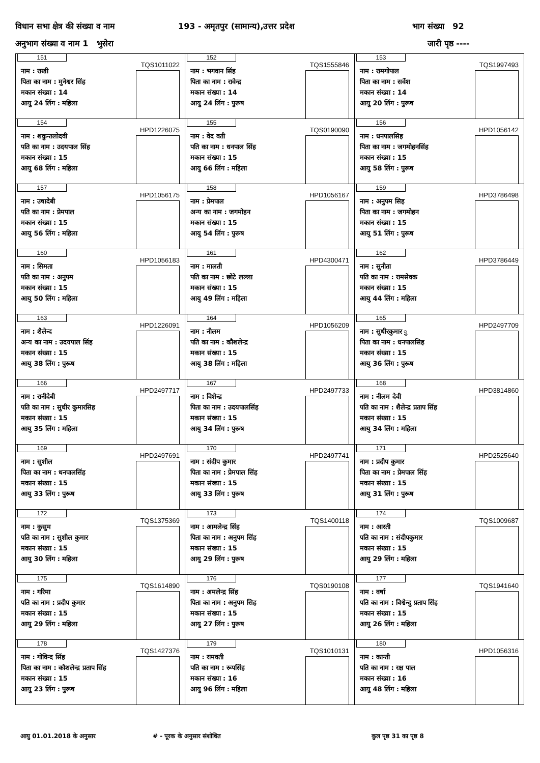विधान सभा क्षेत्र की संख्या व नाम 193 - अमृतपुर (सामान्य),उत्तर प्रदेश भाग संख्या 92
अनुभाग संख्या व नाम 1 भुसेरा जारी पृष्ठ ----
| 151 TQS1011022 नाम : राखी पिता का नाम : मुनेश्वर सिंह मकान संख्या : 14 आयु 24 लिंग : महिला | 152 TQS1555846 नाम : भगवान सिंह पिता का नाम : रावेन्द्र मकान संख्या : 14 आयु 24 लिंग : पुरूष | 153 TQS1997493 नाम : रामगोपाल पिता का नाम : सर्वेश मकान संख्या : 14 आयु 20 लिंग : पुरूष |
| 154 HPD1226075 नाम : शकुन्तलोदवी पति का नाम : उदयपाल सिंह मकान संख्या : 15 आयु 68 लिंग : महिला | 155 TQS0190090 नाम : वेद वती पति का नाम : धनपाल सिंह मकान संख्या : 15 आयु 66 लिंग : महिला | 156 HPD1056142 नाम : धनपालसिह पिता का नाम : जगमोहनसिंह मकान संख्या : 15 आयु 58 लिंग : पुरूष |
| 157 HPD1056175 नाम : उषादेबी पति का नाम : प्रेमपाल मकान संख्या : 15 आयु 56 लिंग : महिला | 158 HPD1056167 नाम : प्रेमपाल अन्य का नाम : जगमोहन मकान संख्या : 15 आयु 54 लिंग : पुरूष | 159 HPD3786498 नाम : अनुपम सिह पिता का नाम : जगमोहन मकान संख्या : 15 आयु 51 लिंग : पुरूष |
| 160 HPD1056183 नाम : सिमता पति का नाम : अनुपम मकान संख्या : 15 आयु 50 लिंग : महिला | 161 HPD4300471 नाम : मालती पति का नाम : छोटे लल्ला मकान संख्या : 15 आयु 49 लिंग : महिला | 162 HPD3786449 नाम : सुनीता पति का नाम : रामसेवक मकान संख्या : 15 आयु 44 लिंग : महिला |
| 163 HPD1226091 नाम : शैलेन्द अन्य का नाम : उदयपाल सिंह मकान संख्या : 15 आयु 38 लिंग : पुरूष | 164 HPD1056209 नाम : नीलम पति का नाम : कौशलेन्द्र मकान संख्या : 15 आयु 38 लिंग : महिला | 165 HPD2497709 नाम : सुधीरकुमार ु पिता का नाम : धनपालसिह मकान संख्या : 15 आयु 36 लिंग : पुरूष |
| 166 HPD2497717 नाम : रानीदेबी पति का नाम : सुधीर कुमारसिह मकान संख्या : 15 आयु 35 लिंग : महिला | 167 HPD2497733 नाम : विशेन्द्र पिता का नाम : उदयपालसिंह मकान संख्या : 15 आयु 34 लिंग : पुरूष | 168 HPD3814860 नाम : नीलम देवी पति का नाम : शैलेन्द्र प्रताप सिंह मकान संख्या : 15 आयु 34 लिंग : महिला |
| 169 HPD2497691 नाम : सुशील पिता का नाम : धनपालसिंह मकान संख्या : 15 आयु 33 लिंग : पुरूष | 170 HPD2497741 नाम : संदीप कुमार पिता का नाम : प्रेमपाल सिंह मकान संख्या : 15 आयु 33 लिंग : पुरूष | 171 HPD2525640 नाम : प्रदीप कुमार पिता का नाम : प्रेमपाल सिंह मकान संख्या : 15 आयु 31 लिंग : पुरूष |
| 172 TQS1375369 नाम : कुसुम पति का नाम : सुशील कुमार मकान संख्या : 15 आयु 30 लिंग : महिला | 173 TQS1400118 नाम : आमलेन्द्र सिंह पिता का नाम : अनुपम सिंह मकान संख्या : 15 आयु 29 लिंग : पुरूष | 174 TQS1009687 नाम : आरती पति का नाम : संदीपकुमार मकान संख्या : 15 आयु 29 लिंग : महिला |
| 175 TQS1614890 नाम : गरिमा पति का नाम : प्रदीप कुमार मकान संख्या : 15 आयु 29 लिंग : महिला | 176 TQS0190108 नाम : अमलेन्द्र सिंह पिता का नाम : अनुपम सिह मकान संख्या : 15 आयु 27 लिंग : पुरूष | 177 TQS1941640 नाम : वर्षा पति का नाम : विश्वेन्दु प्रताप सिंह मकान संख्या : 15 आयु 26 लिंग : महिला |
| 178 TQS1427376 नाम : गोविन्द सिंह पिता का नाम : कौशलेन्द्र प्रताप सिंह मकान संख्या : 15 आयु 23 लिंग : पुरूष | 179 TQS1010131 नाम : रामवती पति का नाम : रूपसिंह मकान संख्या : 16 आयु 96 लिंग : महिला | 180 HPD1056316 नाम : कान्ती पति का नाम : रक्ष पाल मकान संख्या : 16 आयु 48 लिंग : महिला |
आयु 01.01.2018 के अनुसार # - पूरक के अनुसार संशोधित कुल पृष्ठ 31 का पृष्ठ 8